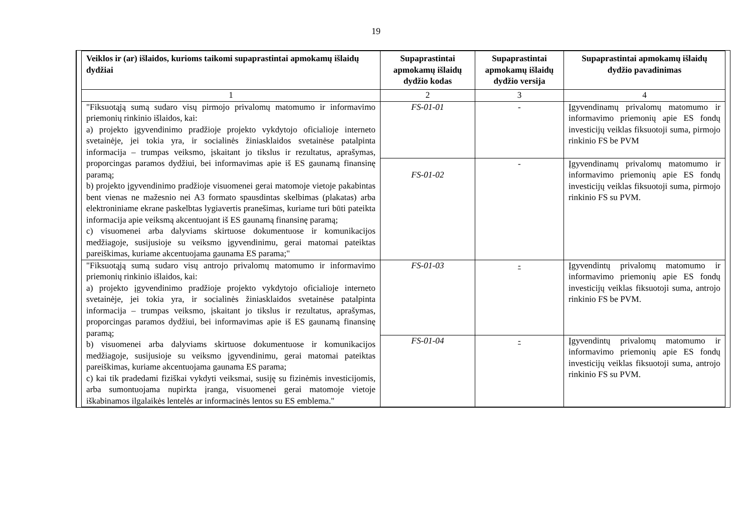19
| Veiklos ir (ar) išlaidos, kurioms taikomi supaprastintai apmokamų išlaidų dydžiai | Supaprastintai apmokamų išlaidų dydžio kodas | Supaprastintai apmokamų išlaidų dydžio versija | Supaprastintai apmokamų išlaidų dydžio pavadinimas |
| --- | --- | --- | --- |
| 1 | 2 | 3 | 4 |
| "Fiksuotąją sumą sudaro visų pirmojo privalomų matomumo ir informavimo priemonių rinkinio išlaidos, kai: a) projekto įgyvendinimo pradžioje projekto vykdytojo oficialioje interneto svetainėje, jei tokia yra, ir socialinės žiniasklaidos svetainėse patalpinta informacija – trumpas veiksmo, įskaitant jo tikslus ir rezultatus, aprašymas, proporcingas paramos dydžiui, bei informavimas apie iš ES gaunamą finansinę paramą; b) projekto įgyvendinimo pradžioje visuomenei gerai matomoje vietoje pakabintas bent vienas ne mažesnio nei A3 formato spausdintas skelbimas (plakatas) arba elektroniniame ekrane paskelbtas lygiavertis pranešimas, kuriame turi būti pateikta informacija apie veiksmą akcentuojant iš ES gaunamą finansinę paramą; c) visuomenei arba dalyviams skirtuose dokumentuose ir komunikacijos medžiagoje, susijusioje su veiksmo įgyvendinimu, gerai matomai pateiktas pareiškimas, kuriame akcentuojama gaunama ES parama;" | FS-01-01 | - | Įgyvendinamų privalomų matomumo ir informavimo priemonių apie ES fondų investicijų veiklas fiksuotoji suma, pirmojo rinkinio FS be PVM |
| | FS-01-02 | - | Įgyvendinamų privalomų matomumo ir informavimo priemonių apie ES fondų investicijų veiklas fiksuotoji suma, pirmojo rinkinio FS su PVM. |
| "Fiksuotąją sumą sudaro visų antrojo privalomų matomumo ir informavimo priemonių rinkinio išlaidos, kai: a) projekto įgyvendinimo pradžioje projekto vykdytojo oficialioje interneto svetainėje, jei tokia yra, ir socialinės žiniasklaidos svetainėse patalpinta informacija – trumpas veiksmo, įskaitant jo tikslus ir rezultatus, aprašymas, proporcingas paramos dydžiui, bei informavimas apie iš ES gaunamą finansinę paramą; b) visuomenei arba dalyviams skirtuose dokumentuose ir komunikacijos medžiagoje, susijusioje su veiksmo įgyvendinimu, gerai matomai pateiktas pareiškimas, kuriame akcentuojama gaunama ES parama; c) kai tik pradedami fiziškai vykdyti veiksmai, susiję su fizinėmis investicijomis, arba sumontuojama nupirkta įranga, visuomenei gerai matomoje vietoje iškabinamos ilgalaikės lentelės ar informacinės lentos su ES emblema." | FS-01-03 | - | Įgyvendintų privalomų matomumo ir informavimo priemonių apie ES fondų investicijų veiklas fiksuotoji suma, antrojo rinkinio FS be PVM. |
| | FS-01-04 | - | Įgyvendintų privalomų matomumo ir informavimo priemonių apie ES fondų investicijų veiklas fiksuotoji suma, antrojo rinkinio FS su PVM. |